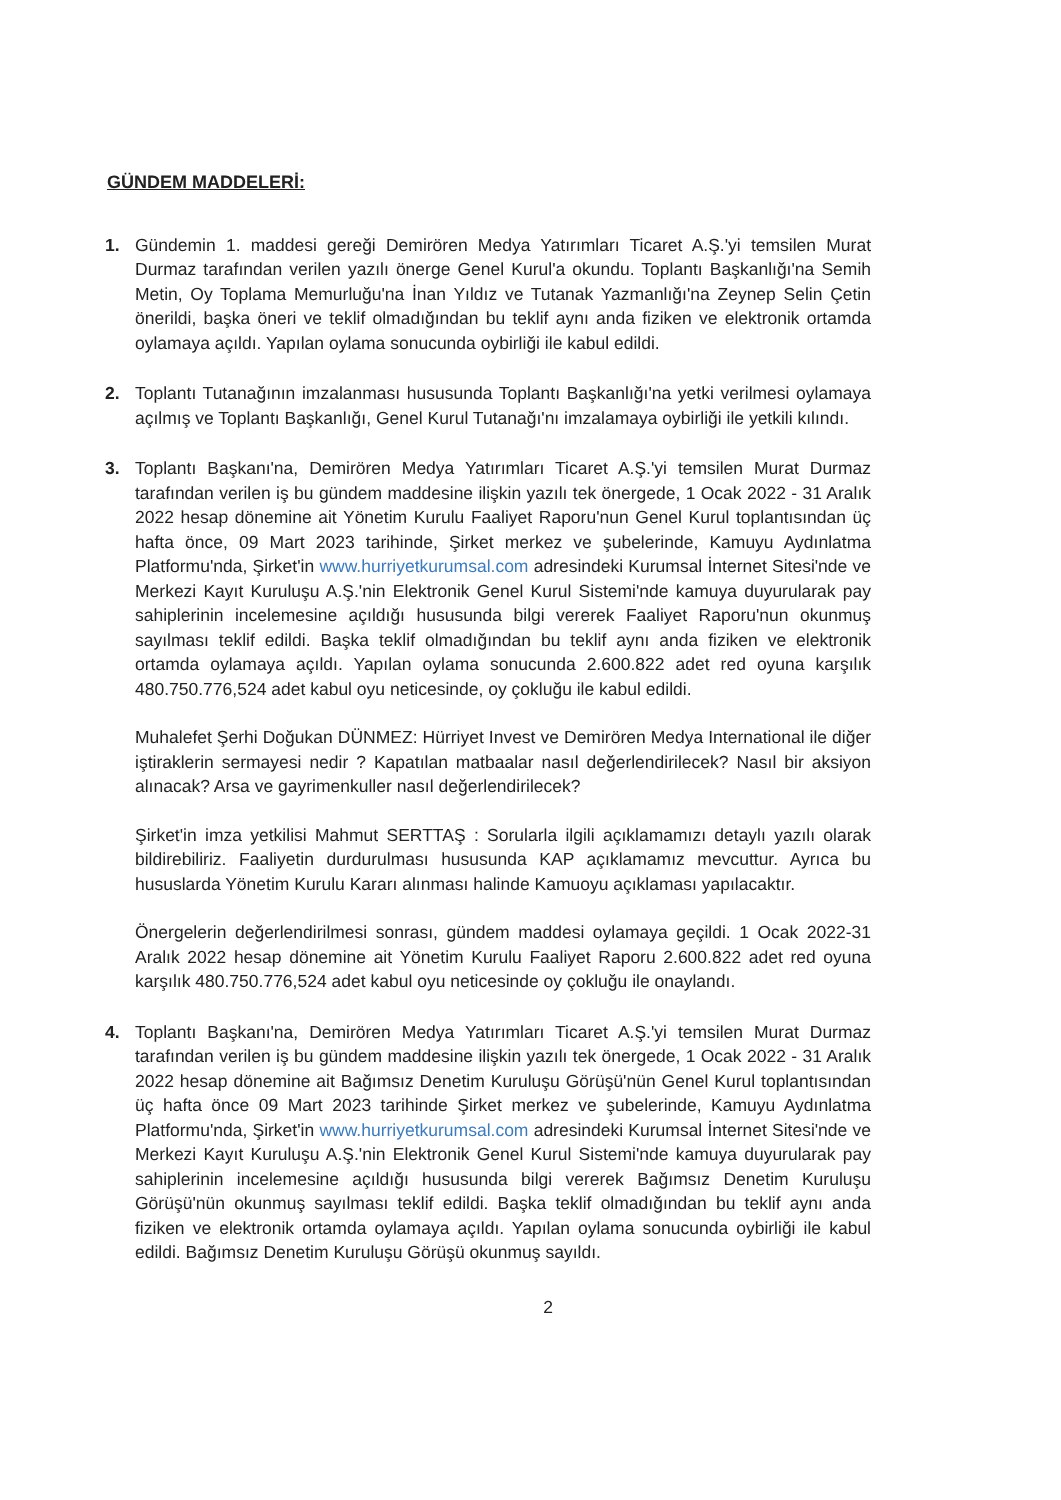GÜNDEM MADDELERİ:
1. Gündemin 1. maddesi gereği Demirören Medya Yatırımları Ticaret A.Ş.'yi temsilen Murat Durmaz tarafından verilen yazılı önerge Genel Kurul'a okundu. Toplantı Başkanlığı'na Semih Metin, Oy Toplama Memurluğu'na İnan Yıldız ve Tutanak Yazmanlığı'na Zeynep Selin Çetin önerildi, başka öneri ve teklif olmadığından bu teklif aynı anda fiziken ve elektronik ortamda oylamaya açıldı. Yapılan oylama sonucunda oybirliği ile kabul edildi.
2. Toplantı Tutanağının imzalanması hususunda Toplantı Başkanlığı'na yetki verilmesi oylamaya açılmış ve Toplantı Başkanlığı, Genel Kurul Tutanağı'nı imzalamaya oybirliği ile yetkili kılındı.
3. Toplantı Başkanı'na, Demirören Medya Yatırımları Ticaret A.Ş.'yi temsilen Murat Durmaz tarafından verilen iş bu gündem maddesine ilişkin yazılı tek önergede, 1 Ocak 2022 - 31 Aralık 2022 hesap dönemine ait Yönetim Kurulu Faaliyet Raporu'nun Genel Kurul toplantısından üç hafta önce, 09 Mart 2023 tarihinde, Şirket merkez ve şubelerinde, Kamuyu Aydınlatma Platformu'nda, Şirket'in www.hurriyetkurumsal.com adresindeki Kurumsal İnternet Sitesi'nde ve Merkezi Kayıt Kuruluşu A.Ş.'nin Elektronik Genel Kurul Sistemi'nde kamuya duyurularak pay sahiplerinin incelemesine açıldığı hususunda bilgi vererek Faaliyet Raporu'nun okunmuş sayılması teklif edildi. Başka teklif olmadığından bu teklif aynı anda fiziken ve elektronik ortamda oylamaya açıldı. Yapılan oylama sonucunda 2.600.822 adet red oyuna karşılık 480.750.776,524 adet kabul oyu neticesinde, oy çokluğu ile kabul edildi.
Muhalefet Şerhi Doğukan DÜNMEZ: Hürriyet Invest ve Demirören Medya International ile diğer iştiraklerin sermayesi nedir ? Kapatılan matbaalar nasıl değerlendirilecek? Nasıl bir aksiyon alınacak? Arsa ve gayrimenkuller nasıl değerlendirilecek?
Şirket'in imza yetkilisi Mahmut SERTTAŞ : Sorularla ilgili açıklamamızı detaylı yazılı olarak bildirebiliriz. Faaliyetin durdurulması hususunda KAP açıklamamız mevcuttur. Ayrıca bu hususlarda Yönetim Kurulu Kararı alınması halinde Kamuoyu açıklaması yapılacaktır.
Önergelerin değerlendirilmesi sonrası, gündem maddesi oylamaya geçildi. 1 Ocak 2022-31 Aralık 2022 hesap dönemine ait Yönetim Kurulu Faaliyet Raporu 2.600.822 adet red oyuna karşılık 480.750.776,524 adet kabul oyu neticesinde oy çokluğu ile onaylandı.
4. Toplantı Başkanı'na, Demirören Medya Yatırımları Ticaret A.Ş.'yi temsilen Murat Durmaz tarafından verilen iş bu gündem maddesine ilişkin yazılı tek önergede, 1 Ocak 2022 - 31 Aralık 2022 hesap dönemine ait Bağımsız Denetim Kuruluşu Görüşü'nün Genel Kurul toplantısından üç hafta önce 09 Mart 2023 tarihinde Şirket merkez ve şubelerinde, Kamuyu Aydınlatma Platformu'nda, Şirket'in www.hurriyetkurumsal.com adresindeki Kurumsal İnternet Sitesi'nde ve Merkezi Kayıt Kuruluşu A.Ş.'nin Elektronik Genel Kurul Sistemi'nde kamuya duyurularak pay sahiplerinin incelemesine açıldığı hususunda bilgi vererek Bağımsız Denetim Kuruluşu Görüşü'nün okunmuş sayılması teklif edildi. Başka teklif olmadığından bu teklif aynı anda fiziken ve elektronik ortamda oylamaya açıldı. Yapılan oylama sonucunda oybirliği ile kabul edildi. Bağımsız Denetim Kuruluşu Görüşü okunmuş sayıldı.
2